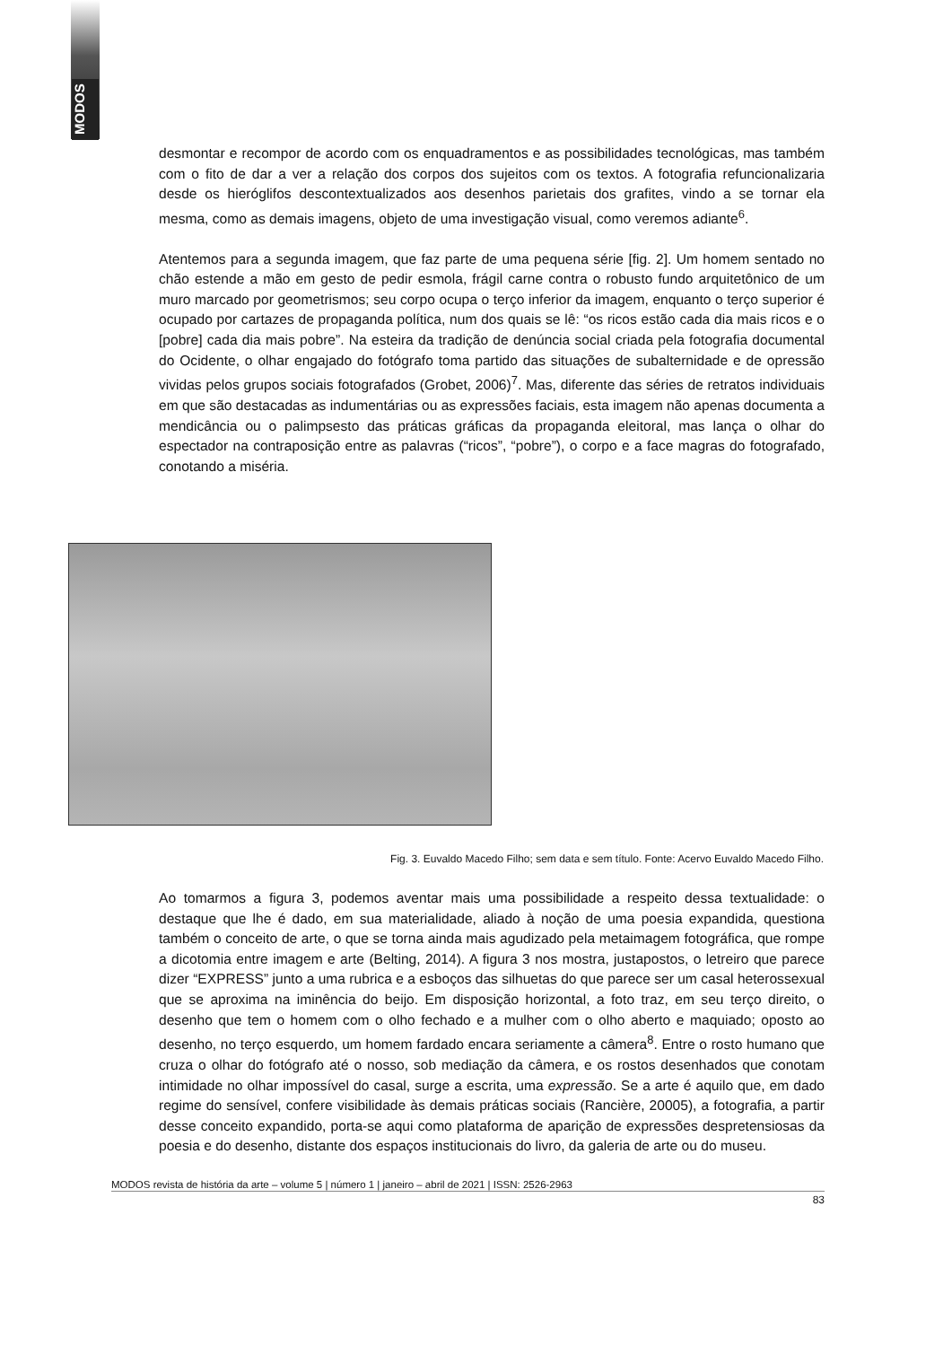MODOS
desmontar e recompor de acordo com os enquadramentos e as possibilidades tecnológicas, mas também com o fito de dar a ver a relação dos corpos dos sujeitos com os textos. A fotografia refuncionalizaria desde os hieróglifos descontextualizados aos desenhos parietais dos grafites, vindo a se tornar ela mesma, como as demais imagens, objeto de uma investigação visual, como veremos adiante<sup>6</sup>.
Atentemos para a segunda imagem, que faz parte de uma pequena série [fig. 2]. Um homem sentado no chão estende a mão em gesto de pedir esmola, frágil carne contra o robusto fundo arquitetônico de um muro marcado por geometrismos; seu corpo ocupa o terço inferior da imagem, enquanto o terço superior é ocupado por cartazes de propaganda política, num dos quais se lê: “os ricos estão cada dia mais ricos e o [pobre] cada dia mais pobre”. Na esteira da tradição de denúncia social criada pela fotografia documental do Ocidente, o olhar engajado do fotógrafo toma partido das situações de subalternidade e de opressão vividas pelos grupos sociais fotografados (Grobet, 2006)<sup>7</sup>. Mas, diferente das séries de retratos individuais em que são destacadas as indumentárias ou as expressões faciais, esta imagem não apenas documenta a mendicância ou o palimpsesto das práticas gráficas da propaganda eleitoral, mas lança o olhar do espectador na contraposição entre as palavras (“ricos”, “pobre”), o corpo e a face magras do fotografado, conotando a miséria.
Fig. 3. Euvaldo Macedo Filho; sem data e sem título. Fonte: Acervo Euvaldo Macedo Filho.
Ao tomarmos a figura 3, podemos aventar mais uma possibilidade a respeito dessa textualidade: o destaque que lhe é dado, em sua materialidade, aliado à noção de uma poesia expandida, questiona também o conceito de arte, o que se torna ainda mais agudizado pela metaimagem fotográfica, que rompe a dicotomia entre imagem e arte (Belting, 2014). A figura 3 nos mostra, justapostos, o letreiro que parece dizer “EXPRESS” junto a uma rubrica e a esboços das silhuetas do que parece ser um casal heterossexual que se aproxima na iminência do beijo. Em disposição horizontal, a foto traz, em seu terço direito, o desenho que tem o homem com o olho fechado e a mulher com o olho aberto e maquiado; oposto ao desenho, no terço esquerdo, um homem fardado encara seriamente a câmera<sup>8</sup>. Entre o rosto humano que cruza o olhar do fotógrafo até o nosso, sob mediação da câmera, e os rostos desenhados que conotam intimidade no olhar impossível do casal, surge a escrita, uma expressão. Se a arte é aquilo que, em dado regime do sensível, confere visibilidade às demais práticas sociais (Rancière, 20005), a fotografia, a partir desse conceito expandido, porta-se aqui como plataforma de aparição de expressões despretensiosas da poesia e do desenho, distante dos espaços institucionais do livro, da galeria de arte ou do museu.
MODOS revista de história da arte – volume 5 | número 1 | janeiro – abril de 2021 | ISSN: 2526-2963
83